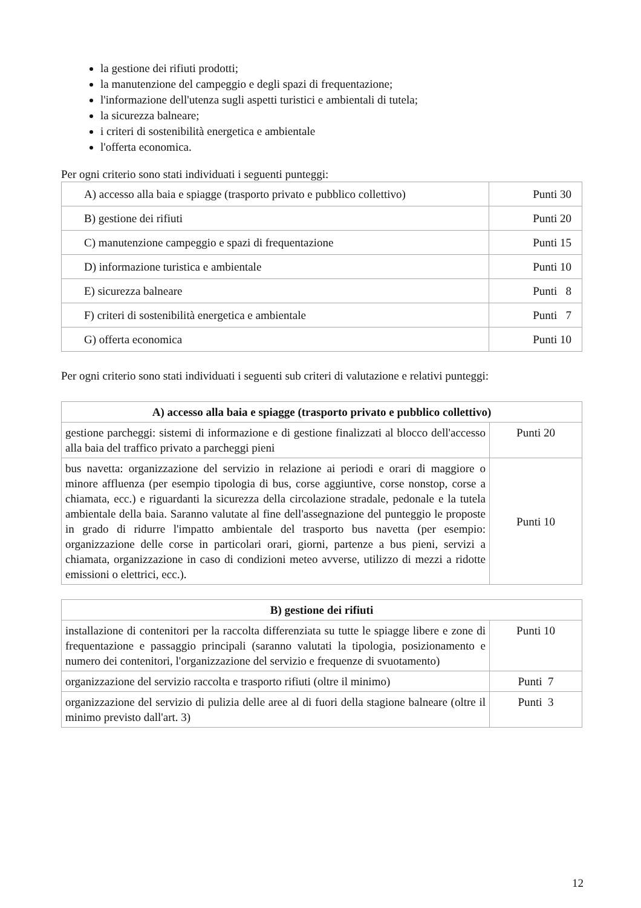la gestione dei rifiuti prodotti;
la manutenzione del campeggio e degli spazi di frequentazione;
l'informazione dell'utenza sugli aspetti turistici e ambientali di tutela;
la sicurezza balneare;
i criteri di sostenibilità energetica e ambientale
l'offerta economica.
Per ogni criterio sono stati individuati i seguenti punteggi:
| A) accesso alla baia e spiagge (trasporto privato e pubblico collettivo) | Punti 30 |
| B) gestione dei rifiuti | Punti 20 |
| C) manutenzione campeggio e spazi di frequentazione | Punti 15 |
| D) informazione turistica e ambientale | Punti 10 |
| E) sicurezza balneare | Punti 8 |
| F) criteri di sostenibilità energetica e ambientale | Punti 7 |
| G) offerta economica | Punti 10 |
Per ogni criterio sono stati individuati i seguenti sub criteri di valutazione e relativi punteggi:
| A) accesso alla baia e spiagge (trasporto privato e pubblico collettivo) | |
| gestione parcheggi: sistemi di informazione e di gestione finalizzati al blocco dell'accesso alla baia del traffico privato a parcheggi pieni | Punti 20 |
| bus navetta: organizzazione del servizio in relazione ai periodi e orari di maggiore o minore affluenza (per esempio tipologia di bus, corse aggiuntive, corse nonstop, corse a chiamata, ecc.) e riguardanti la sicurezza della circolazione stradale, pedonale e la tutela ambientale della baia. Saranno valutate al fine dell'assegnazione del punteggio le proposte in grado di ridurre l'impatto ambientale del trasporto bus navetta (per esempio: organizzazione delle corse in particolari orari, giorni, partenze a bus pieni, servizi a chiamata, organizzazione in caso di condizioni meteo avverse, utilizzo di mezzi a ridotte emissioni o elettrici, ecc.). | Punti 10 |
| B) gestione dei rifiuti | |
| installazione di contenitori per la raccolta differenziata su tutte le spiagge libere e zone di frequentazione e passaggio principali (saranno valutati la tipologia, posizionamento e numero dei contenitori, l'organizzazione del servizio e frequenze di svuotamento) | Punti 10 |
| organizzazione del servizio raccolta e trasporto rifiuti (oltre il minimo) | Punti 7 |
| organizzazione del servizio di pulizia delle aree al di fuori della stagione balneare (oltre il minimo previsto dall'art. 3) | Punti 3 |
12